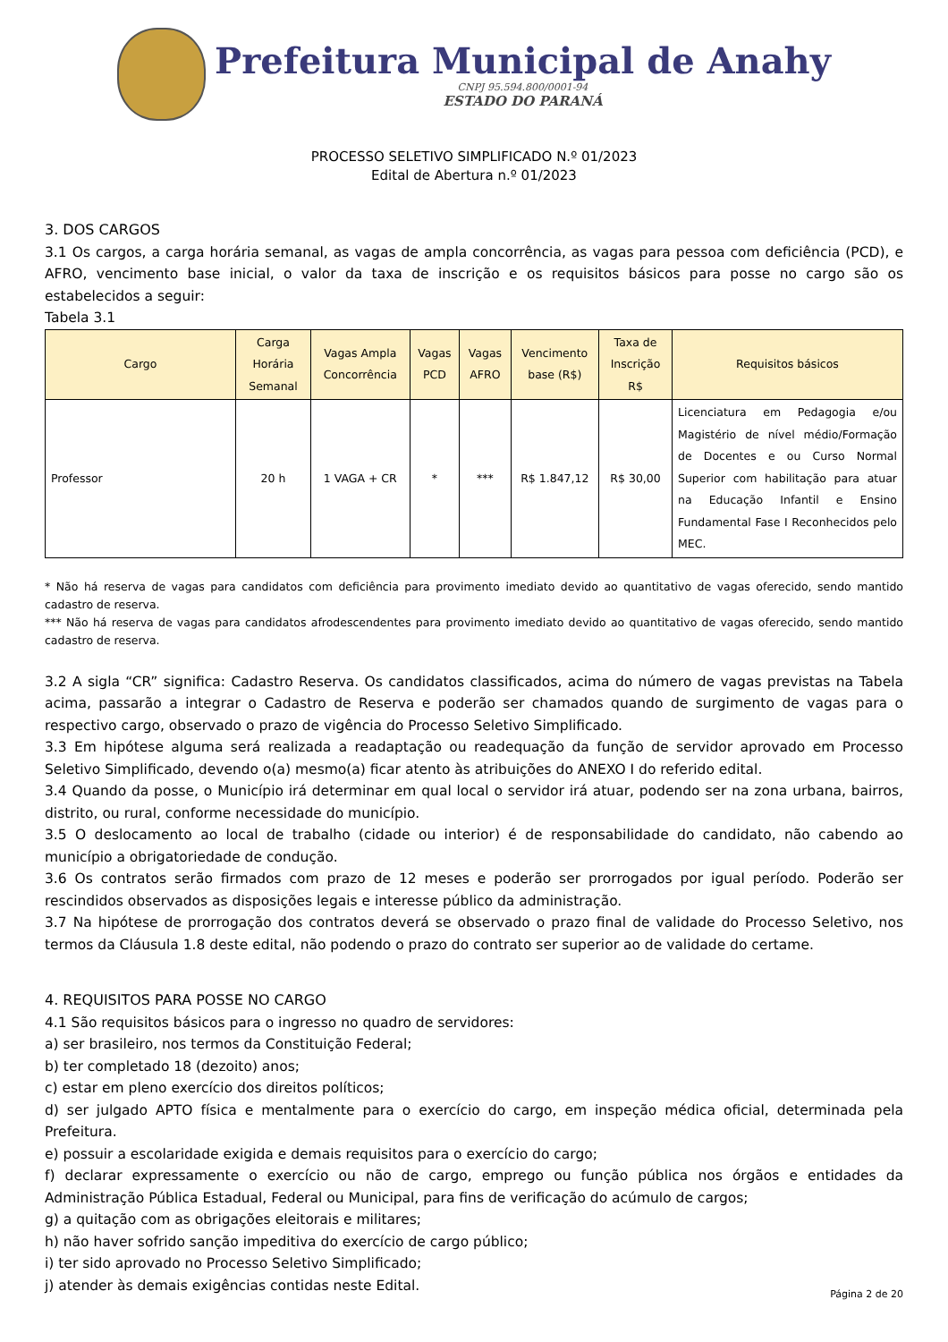Prefeitura Municipal de Anahy
CNPJ 95.594.800/0001-94
ESTADO DO PARANÁ
PROCESSO SELETIVO SIMPLIFICADO N.º 01/2023
Edital de Abertura n.º 01/2023
3. DOS CARGOS
3.1 Os cargos, a carga horária semanal, as vagas de ampla concorrência, as vagas para pessoa com deficiência (PCD), e AFRO, vencimento base inicial, o valor da taxa de inscrição e os requisitos básicos para posse no cargo são os estabelecidos a seguir:
Tabela 3.1
| Cargo | Carga Horária Semanal | Vagas Ampla Concorrência | Vagas PCD | Vagas AFRO | Vencimento base (R$) | Taxa de Inscrição R$ | Requisitos básicos |
| --- | --- | --- | --- | --- | --- | --- | --- |
| Professor | 20 h | 1 VAGA + CR | * | *** | R$ 1.847,12 | R$ 30,00 | Licenciatura em Pedagogia e/ou Magistério de nível médio/Formação de Docentes e ou Curso Normal Superior com habilitação para atuar na Educação Infantil e Ensino Fundamental Fase I Reconhecidos pelo MEC. |
* Não há reserva de vagas para candidatos com deficiência para provimento imediato devido ao quantitativo de vagas oferecido, sendo mantido cadastro de reserva.
*** Não há reserva de vagas para candidatos afrodescendentes para provimento imediato devido ao quantitativo de vagas oferecido, sendo mantido cadastro de reserva.
3.2 A sigla “CR” significa: Cadastro Reserva. Os candidatos classificados, acima do número de vagas previstas na Tabela acima, passarão a integrar o Cadastro de Reserva e poderão ser chamados quando de surgimento de vagas para o respectivo cargo, observado o prazo de vigência do Processo Seletivo Simplificado.
3.3 Em hipótese alguma será realizada a readaptação ou readequação da função de servidor aprovado em Processo Seletivo Simplificado, devendo o(a) mesmo(a) ficar atento às atribuições do ANEXO I do referido edital.
3.4 Quando da posse, o Município irá determinar em qual local o servidor irá atuar, podendo ser na zona urbana, bairros, distrito, ou rural, conforme necessidade do município.
3.5 O deslocamento ao local de trabalho (cidade ou interior) é de responsabilidade do candidato, não cabendo ao município a obrigatoriedade de condução.
3.6 Os contratos serão firmados com prazo de 12 meses e poderão ser prorrogados por igual período. Poderão ser rescindidos observados as disposições legais e interesse público da administração.
3.7 Na hipótese de prorrogação dos contratos deverá se observado o prazo final de validade do Processo Seletivo, nos termos da Cláusula 1.8 deste edital, não podendo o prazo do contrato ser superior ao de validade do certame.
4. REQUISITOS PARA POSSE NO CARGO
4.1 São requisitos básicos para o ingresso no quadro de servidores:
a) ser brasileiro, nos termos da Constituição Federal;
b) ter completado 18 (dezoito) anos;
c) estar em pleno exercício dos direitos políticos;
d) ser julgado APTO física e mentalmente para o exercício do cargo, em inspeção médica oficial, determinada pela Prefeitura.
e) possuir a escolaridade exigida e demais requisitos para o exercício do cargo;
f) declarar expressamente o exercício ou não de cargo, emprego ou função pública nos órgãos e entidades da Administração Pública Estadual, Federal ou Municipal, para fins de verificação do acúmulo de cargos;
g) a quitação com as obrigações eleitorais e militares;
h) não haver sofrido sanção impeditiva do exercício de cargo público;
i) ter sido aprovado no Processo Seletivo Simplificado;
j) atender às demais exigências contidas neste Edital.
Página 2 de 20